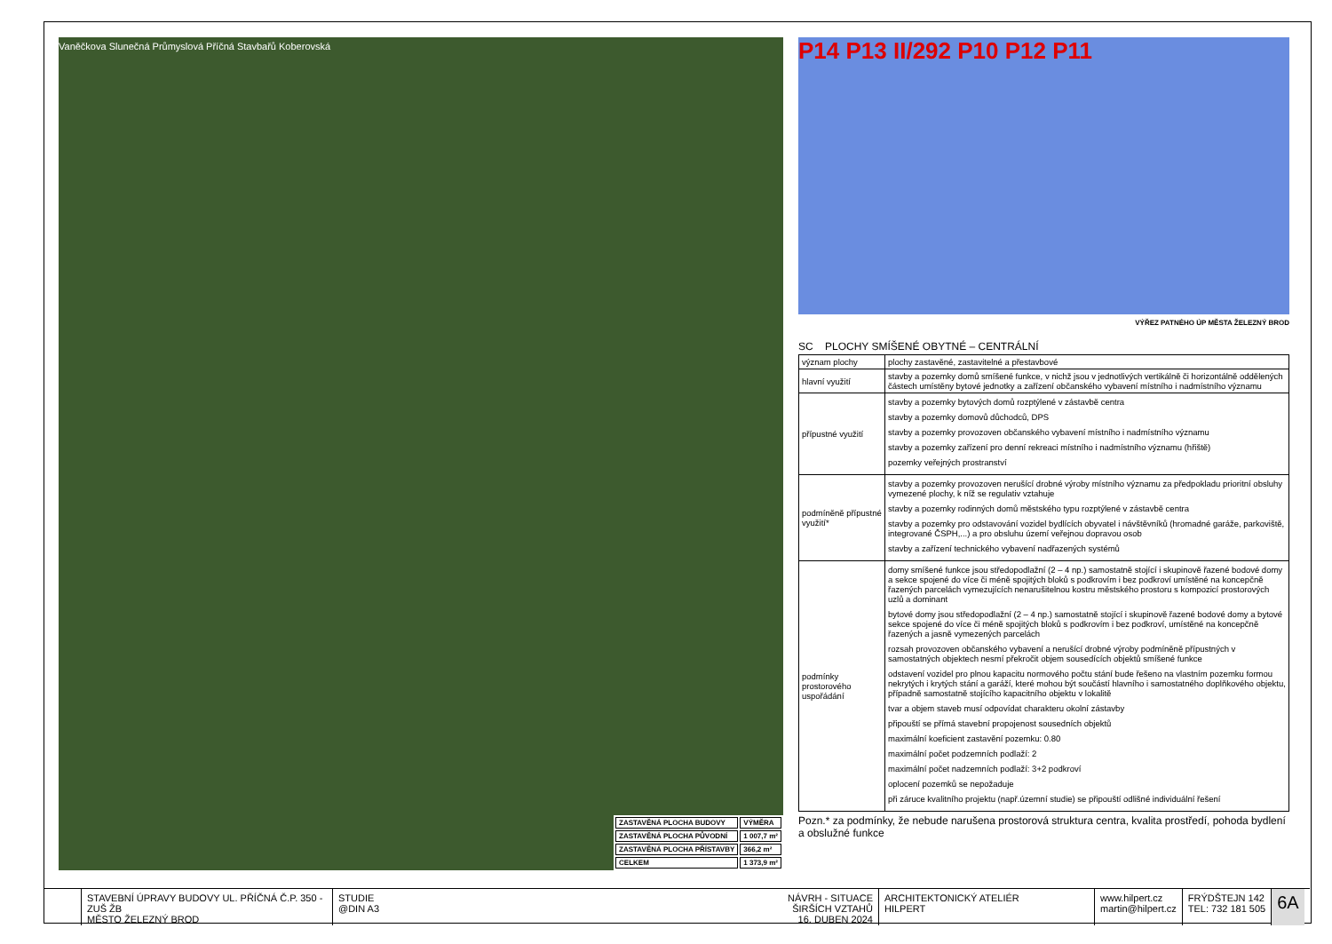Vaněčkova Slunečná Průmyslová Příčná Stavbařů Koberovská
| ZASTAVĚNÁ PLOCHA BUDOVY | VÝMĚRA |
| ZASTAVĚNÁ PLOCHA PŮVODNÍ | 1 007,7 m² |
| ZASTAVĚNÁ PLOCHA PŘÍSTAVBY | 366,2 m² |
| CELKEM | 1 373,9 m² |
P14 P13 II/292 P10 P12 P11
VÝŘEZ PATNÉHO ÚP MĚSTA ŽELEZNÝ BROD
SC PLOCHY SMÍŠENÉ OBYTNÉ – CENTRÁLNÍ
| význam plochy | plochy zastavěné, zastavitelné a přestavbové |
| hlavní využití | stavby a pozemky domů smíšené funkce, v nichž jsou v jednotlivých vertikálně či horizontálně oddělených částech umístěny bytové jednotky a zařízení občanského vybavení místního i nadmístního významu |
| přípustné využití | stavby a pozemky bytových domů rozptýlené v zástavbě centra stavby a pozemky domovů důchodců, DPS stavby a pozemky provozoven občanského vybavení místního i nadmístního významu stavby a pozemky zařízení pro denní rekreaci místního i nadmístního významu (hřiště) pozemky veřejných prostranství |
| podmíněně přípustné využití* | stavby a pozemky provozoven nerušící drobné výroby místního významu za předpokladu prioritní obsluhy vymezené plochy, k níž se regulativ vztahuje stavby a pozemky rodinných domů městského typu rozptýlené v zástavbě centra stavby a pozemky pro odstavování vozidel bydlících obyvatel i návštěvníků (hromadné garáže, parkoviště, integrované ČSPH,...) a pro obsluhu území veřejnou dopravou osob stavby a zařízení technického vybavení nadřazených systémů |
| podmínky prostorového uspořádání | domy smíšené funkce jsou středopodlažní (2 – 4 np.) samostatně stojící i skupinově řazené bodové domy a sekce spojené do více či méně spojitých bloků s podkrovím i bez podkroví umístěné na koncepčně řazených parcelách vymezujících nenarušitelnou kostru městského prostoru s kompozicí prostorových uzlů a dominant bytové domy jsou středopodlažní (2 – 4 np.) samostatně stojící i skupinově řazené bodové domy a bytové sekce spojené do více či méně spojitých bloků s podkrovím i bez podkroví, umístěné na koncepčně řazených a jasně vymezených parcelách rozsah provozoven občanského vybavení a nerušící drobné výroby podmíněně přípustných v samostatných objektech nesmí překročit objem sousedících objektů smíšené funkce odstavení vozidel pro plnou kapacitu normového počtu stání bude řešeno na vlastním pozemku formou nekrytých i krytých stání a garáží, které mohou být součástí hlavního i samostatného doplňkového objektu, případně samostatně stojícího kapacitního objektu v lokalitě tvar a objem staveb musí odpovídat charakteru okolní zástavby připouští se přímá stavební propojenost sousedních objektů maximální koeficient zastavění pozemku: 0.80 maximální počet podzemních podlaží: 2 maximální počet nadzemních podlaží: 3+2 podkroví oplocení pozemků se nepožaduje při záruce kvalitního projektu (např.územní studie) se připouští odlišné individuální řešení |
Pozn.* za podmínky, že nebude narušena prostorová struktura centra, kvalita prostředí, pohoda bydlení a obslužné funkce
STAVEBNÍ ÚPRAVY BUDOVY UL. PŘÍČNÁ Č.P. 350 - ZUŠ ŽB
MĚSTO ŽELEZNÝ BROD
STUDIE
@DIN A3
NÁVRH - SITUACE ŠIRŠÍCH VZTAHŮ
16. DUBEN 2024
ARCHITEKTONICKÝ ATELIÉR
HILPERT
www.hilpert.cz
martin@hilpert.cz
FRÝDŠTEJN 142
TEL: 732 181 505
6A